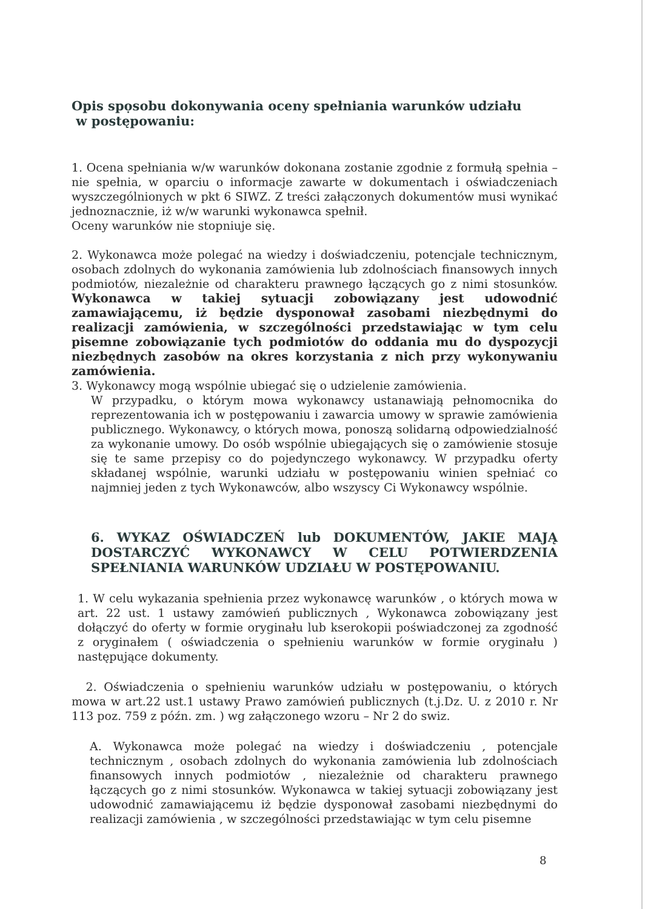Opis spọsobu dokonywania oceny spełniania warunków udziału
w postępowaniu:
1. Ocena spełniania w/w warunków dokonana zostanie zgodnie z formułą spełnia – nie spełnia, w oparciu o informacje zawarte w dokumentach i oświadczeniach wyszczególnionych w pkt 6 SIWZ. Z treści załączonych dokumentów musi wynikać jednoznacznie, iż w/w warunki wykonawca spełnił.
Oceny warunków nie stopniuje się.
2. Wykonawca może polegać na wiedzy i doświadczeniu, potencjale technicznym, osobach zdolnych do wykonania zamówienia lub zdolnościach finansowych innych podmiotów, niezależnie od charakteru prawnego łączących go z nimi stosunków. Wykonawca w takiej sytuacji zobowiązany jest udowodnić zamawiającemu, iż będzie dysponował zasobami niezbędnymi do realizacji zamówienia, w szczególności przedstawiając w tym celu pisemne zobowiązanie tych podmiotów do oddania mu do dyspozycji niezbędnych zasobów na okres korzystania z nich przy wykonywaniu zamówienia.
3. Wykonawcy mogą wspólnie ubiegać się o udzielenie zamówienia.
W przypadku, o którym mowa wykonawcy ustanawiają pełnomocnika do reprezentowania ich w postępowaniu i zawarcia umowy w sprawie zamówienia publicznego. Wykonawcy, o których mowa, ponoszą solidarną odpowiedzialność za wykonanie umowy. Do osób wspólnie ubiegających się o zamówienie stosuje się te same przepisy co do pojedynczego wykonawcy. W przypadku oferty składanej wspólnie, warunki udziału w postępowaniu winien spełniać co najmniej jeden z tych Wykonawców, albo wszyscy Ci Wykonawcy wspólnie.
6. WYKAZ OŚWIADCZEŃ lub DOKUMENTÓW, JAKIE MAJĄ DOSTARCZYĆ WYKONAWCY W CELU POTWIERDZENIA SPEŁNIANIA WARUNKÓW UDZIAŁU W POSTĘPOWANIU.
1. W celu wykazania spełnienia przez wykonawcę warunków , o których mowa w art. 22 ust. 1 ustawy zamówień publicznych , Wykonawca zobowiązany jest dołączyć do oferty w formie oryginału lub kserokopii poświadczonej za zgodność z oryginałem ( oświadczenia o spełnieniu warunków w formie oryginału ) następujące dokumenty.
2. Oświadczenia o spełnieniu warunków udziału w postępowaniu, o których mowa w art.22 ust.1 ustawy Prawo zamówień publicznych (t.j.Dz. U. z 2010 r. Nr 113 poz. 759 z późn. zm. ) wg załączonego wzoru – Nr 2 do swiz.
A. Wykonawca może polegać na wiedzy i doświadczeniu , potencjale technicznym , osobach zdolnych do wykonania zamówienia lub zdolnościach finansowych innych podmiotów , niezależnie od charakteru prawnego łączących go z nimi stosunków. Wykonawca w takiej sytuacji zobowiązany jest udowodnić zamawiającemu iż będzie dysponował zasobami niezbędnymi do realizacji zamówienia , w szczególności przedstawiając w tym celu pisemne
8